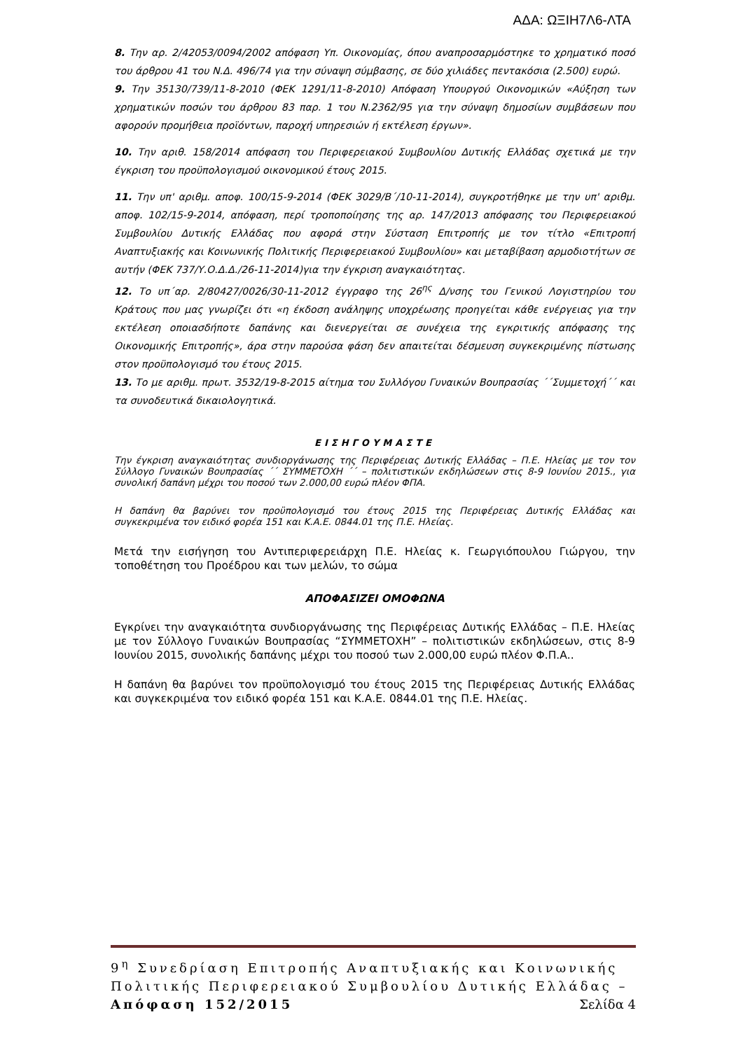ΑΔΑ: ΩΞΙΗ7Λ6-ΛΤΑ
8. Την αρ. 2/42053/0094/2002 απόφαση Υπ. Οικονομίας, όπου αναπροσαρμόστηκε το χρηματικό ποσό του άρθρου 41 του Ν.Δ. 496/74 για την σύναψη σύμβασης, σε δύο χιλιάδες πεντακόσια (2.500) ευρώ.
9. Την 35130/739/11-8-2010 (ΦΕΚ 1291/11-8-2010) Απόφαση Υπουργού Οικονομικών «Αύξηση των χρηματικών ποσών του άρθρου 83 παρ. 1 του Ν.2362/95 για την σύναψη δημοσίων συμβάσεων που αφορούν προμήθεια προϊόντων, παροχή υπηρεσιών ή εκτέλεση έργων».
10. Την αριθ. 158/2014 απόφαση του Περιφερειακού Συμβουλίου Δυτικής Ελλάδας σχετικά με την έγκριση του προϋπολογισμού οικονομικού έτους 2015.
11. Την υπ' αριθμ. αποφ. 100/15-9-2014 (ΦΕΚ 3029/Β΄/10-11-2014), συγκροτήθηκε με την υπ' αριθμ. αποφ. 102/15-9-2014, απόφαση, περί τροποποίησης της αρ. 147/2013 απόφασης του Περιφερειακού Συμβουλίου Δυτικής Ελλάδας που αφορά στην Σύσταση Επιτροπής με τον τίτλο «Επιτροπή Αναπτυξιακής και Κοινωνικής Πολιτικής Περιφερειακού Συμβουλίου» και μεταβίβαση αρμοδιοτήτων σε αυτήν (ΦΕΚ 737/Υ.Ο.Δ.Δ./26-11-2014)για την έγκριση αναγκαιότητας.
12. Το υπ΄αρ. 2/80427/0026/30-11-2012 έγγραφο της 26<sup>ης</sup> Δ/νσης του Γενικού Λογιστηρίου του Κράτους που μας γνωρίζει ότι «η έκδοση ανάληψης υποχρέωσης προηγείται κάθε ενέργειας για την εκτέλεση οποιασδήποτε δαπάνης και διενεργείται σε συνέχεια της εγκριτικής απόφασης της Οικονομικής Επιτροπής», άρα στην παρούσα φάση δεν απαιτείται δέσμευση συγκεκριμένης πίστωσης στον προϋπολογισμό του έτους 2015.
13. Το με αριθμ. πρωτ. 3532/19-8-2015 αίτημα του Συλλόγου Γυναικών Βουπρασίας ΄΄Συμμετοχή΄΄ και τα συνοδευτικά δικαιολογητικά.
ΕΙΣΗΓΟΥΜΑΣΤΕ
Την έγκριση αναγκαιότητας συνδιοργάνωσης της Περιφέρειας Δυτικής Ελλάδας – Π.Ε. Ηλείας με τον τον Σύλλογο Γυναικών Βουπρασίας ΄΄ ΣΥΜΜΕΤΟΧΗ ΄΄ – πολιτιστικών εκδηλώσεων στις 8-9 Ιουνίου 2015., για συνολική δαπάνη μέχρι του ποσού των 2.000,00 ευρώ πλέον ΦΠΑ.
Η δαπάνη θα βαρύνει τον προϋπολογισμό του έτους 2015 της Περιφέρειας Δυτικής Ελλάδας και συγκεκριμένα τον ειδικό φορέα 151 και Κ.Α.Ε. 0844.01 της Π.Ε. Ηλείας.
Μετά την εισήγηση του Αντιπεριφερειάρχη Π.Ε. Ηλείας κ. Γεωργιόπουλου Γιώργου, την τοποθέτηση του Προέδρου και των μελών, το σώμα
ΑΠΟΦΑΣΙΖΕΙ ΟΜΟΦΩΝΑ
Εγκρίνει την αναγκαιότητα συνδιοργάνωσης της Περιφέρειας Δυτικής Ελλάδας – Π.Ε. Ηλείας με τον Σύλλογο Γυναικών Βουπρασίας “ΣΥΜΜΕΤΟΧΗ” – πολιτιστικών εκδηλώσεων, στις 8-9 Ιουνίου 2015, συνολικής δαπάνης μέχρι του ποσού των 2.000,00 ευρώ πλέον Φ.Π.Α..
Η δαπάνη θα βαρύνει τον προϋπολογισμό του έτους 2015 της Περιφέρειας Δυτικής Ελλάδας και συγκεκριμένα τον ειδικό φορέα 151 και Κ.Α.Ε. 0844.01 της Π.Ε. Ηλείας.
9<sup>η</sup> Συνεδρίαση Επιτροπής Αναπτυξιακής και Κοινωνικής Πολιτικής Περιφερειακού Συμβουλίου Δυτικής Ελλάδας – Απόφαση 152/2015 Σελίδα 4